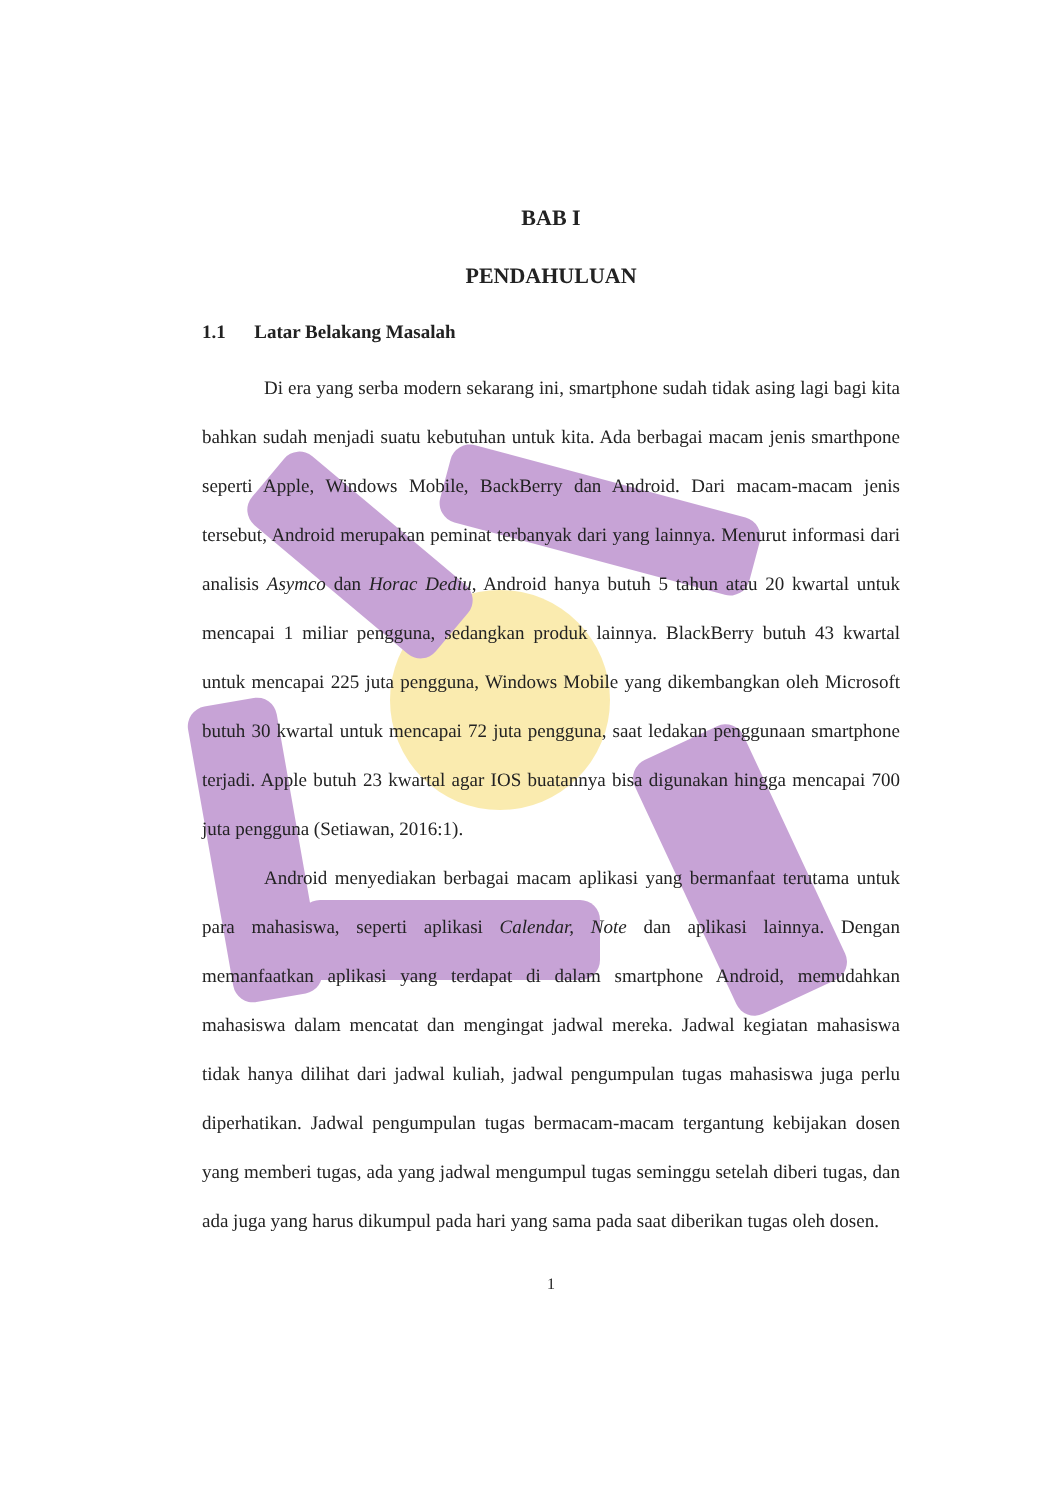BAB I
PENDAHULUAN
1.1 Latar Belakang Masalah
Di era yang serba modern sekarang ini, smartphone sudah tidak asing lagi bagi kita bahkan sudah menjadi suatu kebutuhan untuk kita. Ada berbagai macam jenis smarthpone seperti Apple, Windows Mobile, BackBerry dan Android. Dari macam-macam jenis tersebut, Android merupakan peminat terbanyak dari yang lainnya. Menurut informasi dari analisis Asymco dan Horac Dediu, Android hanya butuh 5 tahun atau 20 kwartal untuk mencapai 1 miliar pengguna, sedangkan produk lainnya. BlackBerry butuh 43 kwartal untuk mencapai 225 juta pengguna, Windows Mobile yang dikembangkan oleh Microsoft butuh 30 kwartal untuk mencapai 72 juta pengguna, saat ledakan penggunaan smartphone terjadi. Apple butuh 23 kwartal agar IOS buatannya bisa digunakan hingga mencapai 700 juta pengguna (Setiawan, 2016:1).
Android menyediakan berbagai macam aplikasi yang bermanfaat terutama untuk para mahasiswa, seperti aplikasi Calendar, Note dan aplikasi lainnya. Dengan memanfaatkan aplikasi yang terdapat di dalam smartphone Android, memudahkan mahasiswa dalam mencatat dan mengingat jadwal mereka. Jadwal kegiatan mahasiswa tidak hanya dilihat dari jadwal kuliah, jadwal pengumpulan tugas mahasiswa juga perlu diperhatikan. Jadwal pengumpulan tugas bermacam-macam tergantung kebijakan dosen yang memberi tugas, ada yang jadwal mengumpul tugas seminggu setelah diberi tugas, dan ada juga yang harus dikumpul pada hari yang sama pada saat diberikan tugas oleh dosen.
1